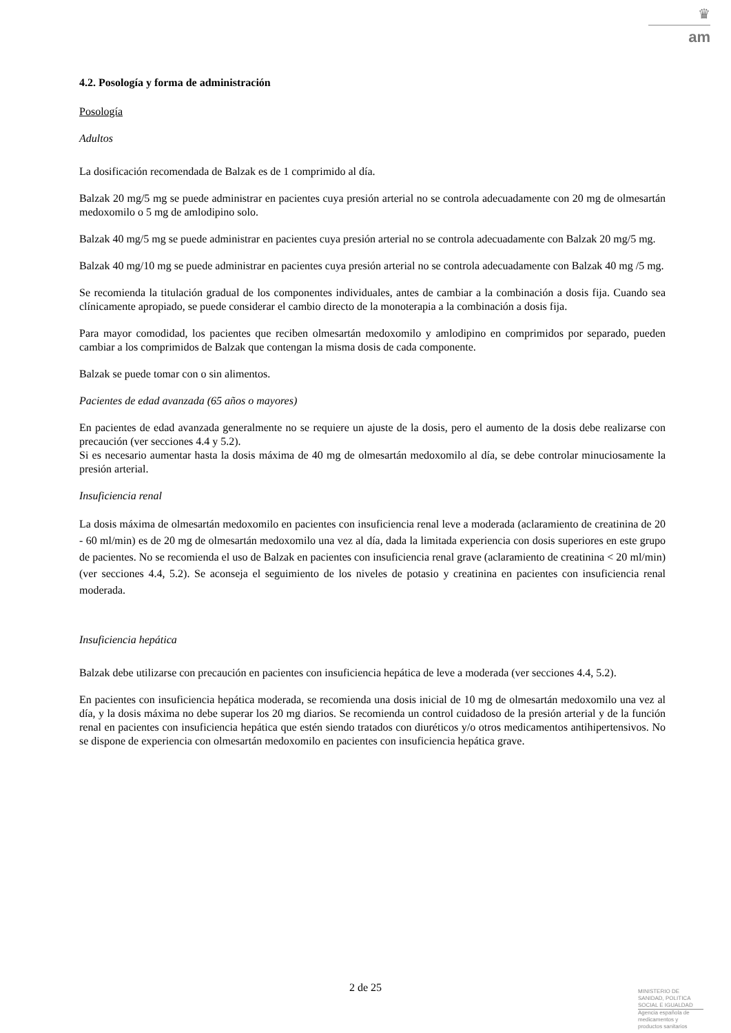♛
am
4.2. Posología y forma de administración
Posología
Adultos
La dosificación recomendada de Balzak es de 1 comprimido al día.
Balzak 20 mg/5 mg se puede administrar en pacientes cuya presión arterial no se controla adecuadamente con 20 mg de olmesartán medoxomilo o 5 mg de amlodipino solo.
Balzak 40 mg/5 mg se puede administrar en pacientes cuya presión arterial no se controla adecuadamente con Balzak 20 mg/5 mg.
Balzak 40 mg/10 mg se puede administrar en pacientes cuya presión arterial no se controla adecuadamente con Balzak 40 mg /5 mg.
Se recomienda la titulación gradual de los componentes individuales, antes de cambiar a la combinación a dosis fija. Cuando sea clínicamente apropiado, se puede considerar el cambio directo de la monoterapia a la combinación a dosis fija.
Para mayor comodidad, los pacientes que reciben olmesartán medoxomilo y amlodipino en comprimidos por separado, pueden cambiar a los comprimidos de Balzak que contengan la misma dosis de cada componente.
Balzak se puede tomar con o sin alimentos.
Pacientes de edad avanzada (65 años o mayores)
En pacientes de edad avanzada generalmente no se requiere un ajuste de la dosis, pero el aumento de la dosis debe realizarse con precaución (ver secciones 4.4 y 5.2).
Si es necesario aumentar hasta la dosis máxima de 40 mg de olmesartán medoxomilo al día, se debe controlar minuciosamente la presión arterial.
Insuficiencia renal
La dosis máxima de olmesartán medoxomilo en pacientes con insuficiencia renal leve a moderada (aclaramiento de creatinina de 20 - 60 ml/min) es de 20 mg de olmesartán medoxomilo una vez al día, dada la limitada experiencia con dosis superiores en este grupo de pacientes. No se recomienda el uso de Balzak en pacientes con insuficiencia renal grave (aclaramiento de creatinina < 20 ml/min) (ver secciones 4.4, 5.2). Se aconseja el seguimiento de los niveles de potasio y creatinina en pacientes con insuficiencia renal moderada.
Insuficiencia hepática
Balzak debe utilizarse con precaución en pacientes con insuficiencia hepática de leve a moderada (ver secciones 4.4, 5.2).
En pacientes con insuficiencia hepática moderada, se recomienda una dosis inicial de 10 mg de olmesartán medoxomilo una vez al día, y la dosis máxima no debe superar los 20 mg diarios. Se recomienda un control cuidadoso de la presión arterial y de la función renal en pacientes con insuficiencia hepática que estén siendo tratados con diuréticos y/o otros medicamentos antihipertensivos. No se dispone de experiencia con olmesartán medoxomilo en pacientes con insuficiencia hepática grave.
2 de 25
MINISTERIO DE
SANIDAD, POLITICA
SOCIAL E IGUALDAD
Agencia española de
medicamentos y
productos sanitarios